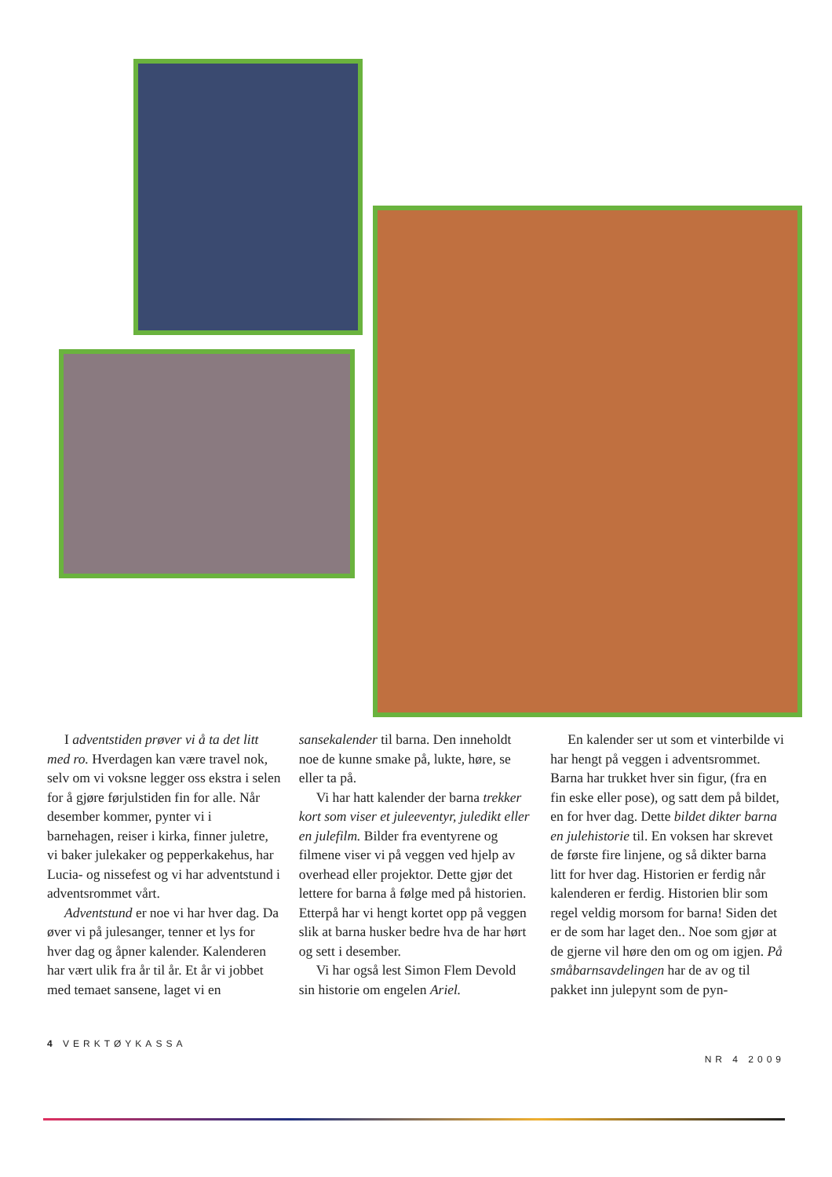I adventstiden prøver vi å ta det litt med ro. Hverdagen kan være travel nok, selv om vi voksne legger oss ekstra i selen for å gjøre førjulstiden fin for alle. Når desember kommer, pynter vi i barnehagen, reiser i kirka, finner juletre, vi baker julekaker og pepperkakehus, har Lucia- og nissefest og vi har adventstund i adventsrommet vårt.
Adventstund er noe vi har hver dag. Da øver vi på julesanger, tenner et lys for hver dag og åpner kalender. Kalenderen har vært ulik fra år til år. Et år vi jobbet med temaet sansene, laget vi en
sansekalender til barna. Den inneholdt noe de kunne smake på, lukte, høre, se eller ta på.
Vi har hatt kalender der barna trekker kort som viser et juleeventyr, juledikt eller en julefilm. Bilder fra eventyrene og filmene viser vi på veggen ved hjelp av overhead eller projektor. Dette gjør det lettere for barna å følge med på historien. Etterpå har vi hengt kortet opp på veggen slik at barna husker bedre hva de har hørt og sett i desember.
Vi har også lest Simon Flem Devold sin historie om engelen Ariel.
En kalender ser ut som et vinterbilde vi har hengt på veggen i adventsrommet. Barna har trukket hver sin figur, (fra en fin eske eller pose), og satt dem på bildet, en for hver dag. Dette bildet dikter barna en julehistorie til. En voksen har skrevet de første fire linjene, og så dikter barna litt for hver dag. Historien er ferdig når kalenderen er ferdig. Historien blir som regel veldig morsom for barna! Siden det er de som har laget den.. Noe som gjør at de gjerne vil høre den om og om igjen. På småbarnsavdelingen har de av og til pakket inn julepynt som de pyn-
4 VERKTØYKASSA NR 4 2009